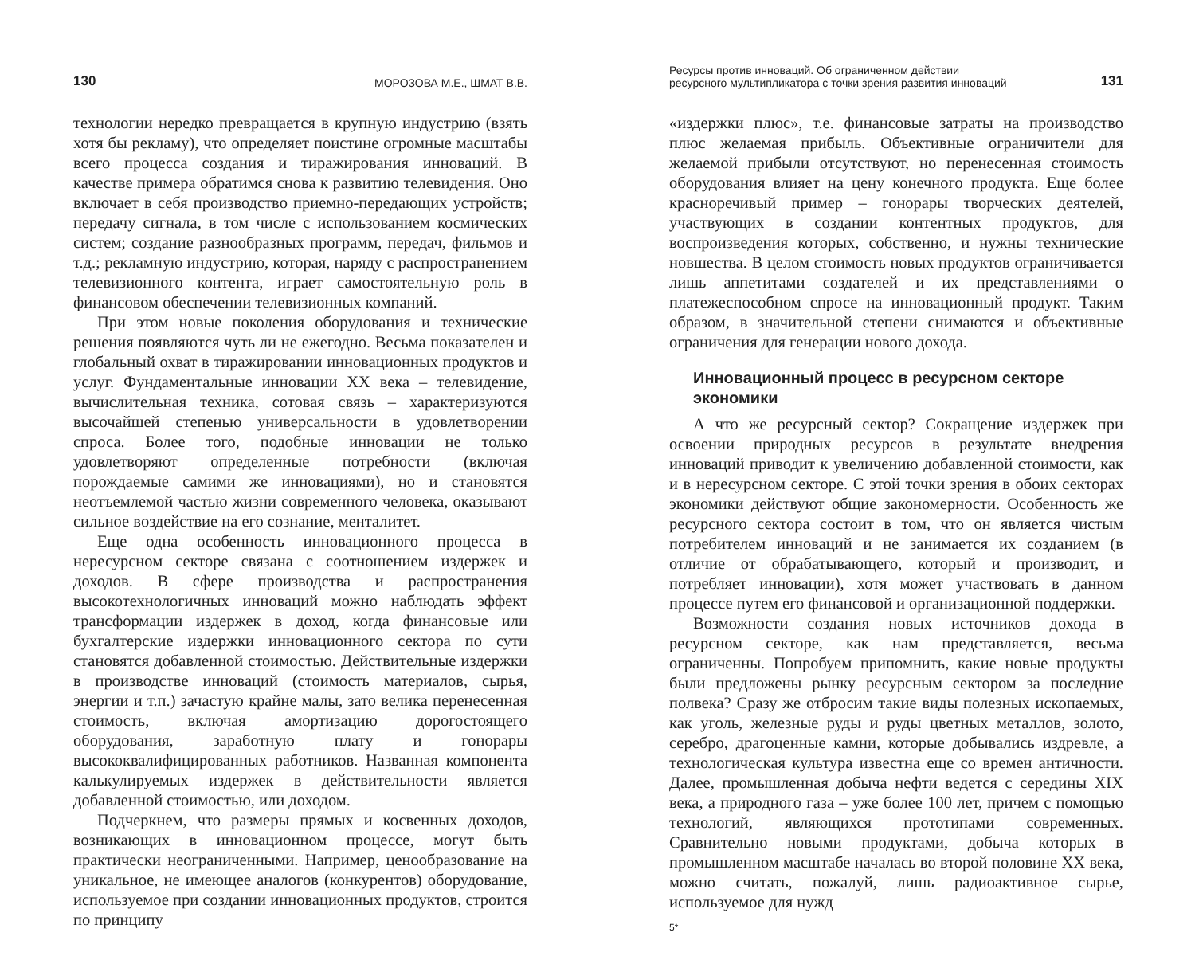130 МОРОЗОВА М.Е., ШМАТ В.В.
технологии нередко превращается в крупную индустрию (взять хотя бы рекламу), что определяет поистине огромные масштабы всего процесса создания и тиражирования инноваций. В качестве примера обратимся снова к развитию телевидения. Оно включает в себя производство приемно-передающих устройств; передачу сигнала, в том числе с использованием космических систем; создание разнообразных программ, передач, фильмов и т.д.; рекламную индустрию, которая, наряду с распространением телевизионного контента, играет самостоятельную роль в финансовом обеспечении телевизионных компаний.
При этом новые поколения оборудования и технические решения появляются чуть ли не ежегодно. Весьма показателен и глобальный охват в тиражировании инновационных продуктов и услуг. Фундаментальные инновации XX века – телевидение, вычислительная техника, сотовая связь – характеризуются высочайшей степенью универсальности в удовлетворении спроса. Более того, подобные инновации не только удовлетворяют определенные потребности (включая порождаемые самими же инновациями), но и становятся неотъемлемой частью жизни современного человека, оказывают сильное воздействие на его сознание, менталитет.
Еще одна особенность инновационного процесса в нересурсном секторе связана с соотношением издержек и доходов. В сфере производства и распространения высокотехнологичных инноваций можно наблюдать эффект трансформации издержек в доход, когда финансовые или бухгалтерские издержки инновационного сектора по сути становятся добавленной стоимостью. Действительные издержки в производстве инноваций (стоимость материалов, сырья, энергии и т.п.) зачастую крайне малы, зато велика перенесенная стоимость, включая амортизацию дорогостоящего оборудования, заработную плату и гонорары высококвалифицированных работников. Названная компонента калькулируемых издержек в действительности является добавленной стоимостью, или доходом.
Подчеркнем, что размеры прямых и косвенных доходов, возникающих в инновационном процессе, могут быть практически неограниченными. Например, ценообразование на уникальное, не имеющее аналогов (конкурентов) оборудование, используемое при создании инновационных продуктов, строится по принципу
Ресурсы против инноваций. Об ограниченном действии
ресурсного мультипликатора с точки зрения развития инноваций 131
«издержки плюс», т.е. финансовые затраты на производство плюс желаемая прибыль. Объективные ограничители для желаемой прибыли отсутствуют, но перенесенная стоимость оборудования влияет на цену конечного продукта. Еще более красноречивый пример – гонорары творческих деятелей, участвующих в создании контентных продуктов, для воспроизведения которых, собственно, и нужны технические новшества. В целом стоимость новых продуктов ограничивается лишь аппетитами создателей и их представлениями о платежеспособном спросе на инновационный продукт. Таким образом, в значительной степени снимаются и объективные ограничения для генерации нового дохода.
Инновационный процесс в ресурсном секторе экономики
А что же ресурсный сектор? Сокращение издержек при освоении природных ресурсов в результате внедрения инноваций приводит к увеличению добавленной стоимости, как и в нересурсном секторе. С этой точки зрения в обоих секторах экономики действуют общие закономерности. Особенность же ресурсного сектора состоит в том, что он является чистым потребителем инноваций и не занимается их созданием (в отличие от обрабатывающего, который и производит, и потребляет инновации), хотя может участвовать в данном процессе путем его финансовой и организационной поддержки.
Возможности создания новых источников дохода в ресурсном секторе, как нам представляется, весьма ограниченны. Попробуем припомнить, какие новые продукты были предложены рынку ресурсным сектором за последние полвека? Сразу же отбросим такие виды полезных ископаемых, как уголь, железные руды и руды цветных металлов, золото, серебро, драгоценные камни, которые добывались издревле, а технологическая культура известна еще со времен античности. Далее, промышленная добыча нефти ведется с середины XIX века, а природного газа – уже более 100 лет, причем с помощью технологий, являющихся прототипами современных. Сравнительно новыми продуктами, добыча которых в промышленном масштабе началась во второй половине XX века, можно считать, пожалуй, лишь радиоактивное сырье, используемое для нужд
5*